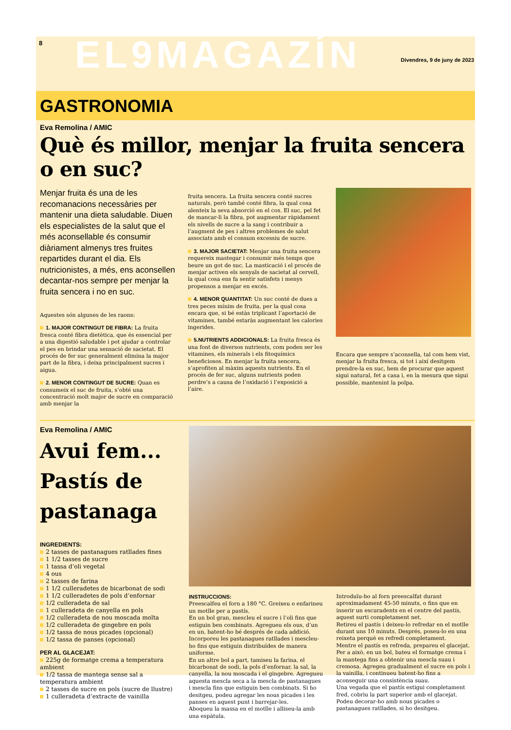EL9MAGAZÍN
8
Divendres, 9 de juny de 2023
GASTRONOMIA
Eva Remolina / AMIC
Què és millor, menjar la fruita sencera o en suc?
Menjar fruita és una de les recomanacions necessàries per mantenir una dieta saludable. Diuen els especialistes de la salut que el més aconsellable és consumir diàriament almenys tres fruites repartides durant el dia. Els nutricionistes, a més, ens aconsellen decantar-nos sempre per menjar la fruita sencera i no en suc.
Aquestes són algunes de les raons:
1. MAJOR CONTINGUT DE FIBRA: La fruita fresca conté fibra dietètica, que és essencial per a una digestió saludable i pot ajudar a controlar el pes en brindar una sensació de sacietat. El procés de fer suc generalment elimina la major part de la fibra, i deixa principalment sucres i aigua.
2. MENOR CONTINGUT DE SUCRE: Quan es consumeix el suc de fruita, s’obté una concentració molt major de sucre en comparació amb menjar la
fruita sencera. La fruita sencera conté sucres naturals, però també conté fibra, la qual cosa alenteix la seva absorció en el cos. El suc, pel fet de mancar-li la fibra, pot augmentar ràpidament els nivells de sucre a la sang i contribuir a l’augment de pes i altres problemes de salut associats amb el consum excessiu de sucre.
3. MAJOR SACIETAT: Menjar una fruita sencera requereix mastegar i consumir més temps que beure un got de suc. La masticació i el procés de menjar activen els senyals de sacietat al cervell, la qual cosa ens fa sentir satisfets i menys propensos a menjar en excés.
4. MENOR QUANTITAT: Un suc conté de dues a tres peces mínim de fruita, per la qual cosa encara que, si bé estàs triplicant l’aportació de vitamines, també estaràs augmentant les calories ingerides.
5.NUTRIENTS ADDICIONALS: La fruita fresca és una font de diversos nutrients, com poden ser les vitamines, els minerals i els fitoquímics beneficiosos. En menjar la fruita sencera, s’aprofiten al màxim aquests nutrients. En el procés de fer suc, alguns nutrients poden perdre’s a causa de l’oxidació i l’exposició a l’aire.
Encara que sempre s’aconsella, tal com hem vist, menjar la fruita fresca, si tot i així desitgem prendre-la en suc, hem de procurar que aquest sigui natural, fet a casa i, en la mesura que sigui possible, mantenint la polpa.
Eva Remolina / AMIC
Avui fem... Pastís de pastanaga
INGREDIENTS:
2 tasses de pastanagues ratllades fines
1 1/2 tasses de sucre
1 tassa d’oli vegetal
4 ous
2 tasses de farina
1 1/2 culleradetes de bicarbonat de sodi
1 1/2 culleradetes de pols d’enfornar
1/2 culleradeta de sal
1 culleradeta de canyella en pols
1/2 culleradeta de nou moscada molta
1/2 culleradeta de gingebre en pols
1/2 tassa de nous picades (opcional)
1/2 tassa de panses (opcional)
PER AL GLACEJAT:
225g de formatge crema a temperatura ambient
1/2 tassa de mantega sense sal a temperatura ambient
2 tasses de sucre en pols (sucre de llustre)
1 culleradeta d’extracte de vainilla
INSTRUCCIONS:
Preescalfeu el forn a 180 °C. Greixeu o enfarineu un motlle per a pastís.
En un bol gran, mescleu el sucre i l’oli fins que estiguin ben combinats. Agregueu els ous, d’un en un, batent-ho bé després de cada addició. Incorporeu les pastanagues ratllades i mescleu-ho fins que estiguin distribuïdes de manera uniforme.
En un altre bol a part, tamiseu la farina, el bicarbonat de sodi, la pols d’enfornar, la sal, la canyella, la nou moscada i el gingebre. Agregueu aquesta mescla seca a la mescla de pastanagues i mescla fins que estiguin ben combinats. Si ho desitgeu, podeu agregar les nous picades i les panses en aquest punt i barrejar-les.
Aboqueu la massa en el motlle i alliseu-la amb una espàtula.
Introduïu-ho al forn preescalfat durant aproximadament 45-50 minuts, o fins que en inserir un escuradents en el centre del pastís, aquest surti completament net.
Retireu el pastís i deixeu-lo refredar en el motlle durant uns 10 minuts. Després, poseu-lo en una reixeta perquè es refredi completament.
Mentre el pastís es refreda, prepareu el glacejat. Per a això, en un bol, bateu el formatge crema i la mantega fins a obtenir una mescla suau i cremosa. Agregeu gradualment el sucre en pols i la vainilla, i continueu batent-ho fins a aconseguir una consistència suau.
Una vegada que el pastís estigui completament fred, cobriu la part superior amb el glacejat. Podeu decorar-ho amb nous picades o pastanagues ratllades, si ho desitgeu.